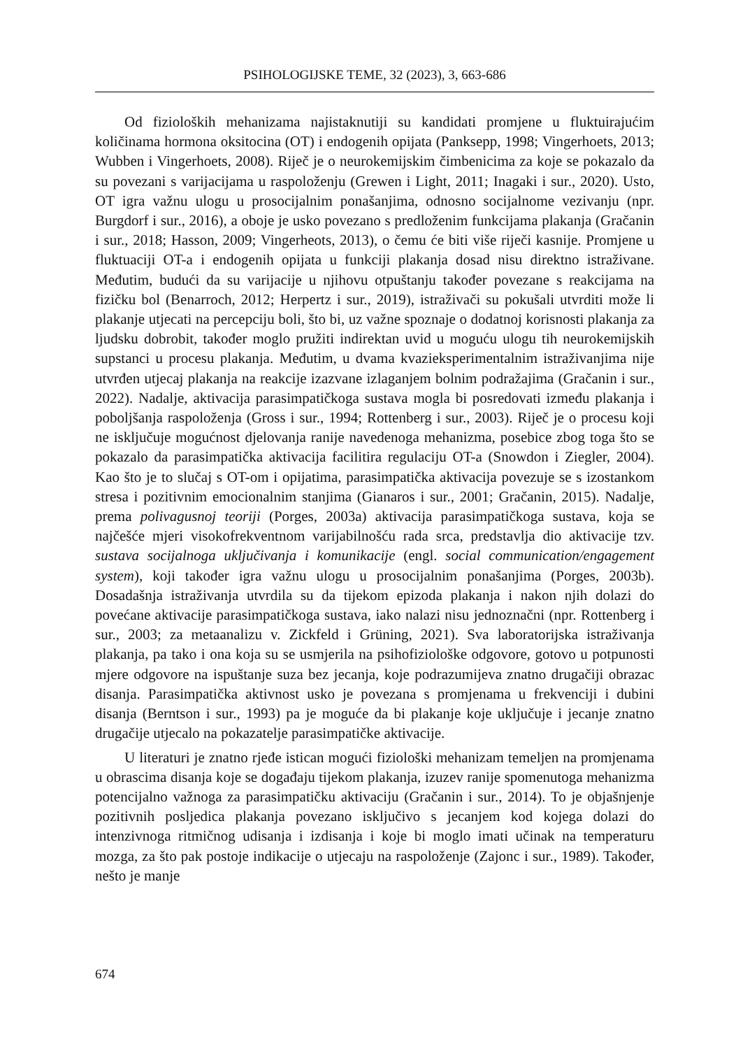PSIHOLOGIJSKE TEME, 32 (2023), 3, 663-686
Od fizioloških mehanizama najistaknutiji su kandidati promjene u fluktuirajućim količinama hormona oksitocina (OT) i endogenih opijata (Panksepp, 1998; Vingerhoets, 2013; Wubben i Vingerhoets, 2008). Riječ je o neurokemijskim čimbenicima za koje se pokazalo da su povezani s varijacijama u raspoloženju (Grewen i Light, 2011; Inagaki i sur., 2020). Usto, OT igra važnu ulogu u prosocijalnim ponašanjima, odnosno socijalnome vezivanju (npr. Burgdorf i sur., 2016), a oboje je usko povezano s predloženim funkcijama plakanja (Gračanin i sur., 2018; Hasson, 2009; Vingerheots, 2013), o čemu će biti više riječi kasnije. Promjene u fluktuaciji OT-a i endogenih opijata u funkciji plakanja dosad nisu direktno istraživane. Međutim, budući da su varijacije u njihovu otpuštanju također povezane s reakcijama na fizičku bol (Benarroch, 2012; Herpertz i sur., 2019), istraživači su pokušali utvrditi može li plakanje utjecati na percepciju boli, što bi, uz važne spoznaje o dodatnoj korisnosti plakanja za ljudsku dobrobit, također moglo pružiti indirektan uvid u moguću ulogu tih neurokemijskih supstanci u procesu plakanja. Međutim, u dvama kvazieksperimentalnim istraživanjima nije utvrđen utjecaj plakanja na reakcije izazvane izlaganjem bolnim podražajima (Gračanin i sur., 2022). Nadalje, aktivacija parasimpatičkoga sustava mogla bi posredovati između plakanja i poboljšanja raspoloženja (Gross i sur., 1994; Rottenberg i sur., 2003). Riječ je o procesu koji ne isključuje mogućnost djelovanja ranije navedenoga mehanizma, posebice zbog toga što se pokazalo da parasimpatička aktivacija facilitira regulaciju OT-a (Snowdon i Ziegler, 2004). Kao što je to slučaj s OT-om i opijatima, parasimpatička aktivacija povezuje se s izostankom stresa i pozitivnim emocionalnim stanjima (Gianaros i sur., 2001; Gračanin, 2015). Nadalje, prema polivagusnoj teoriji (Porges, 2003a) aktivacija parasimpatičkoga sustava, koja se najčešće mjeri visokofrekventnom varijabilnošću rada srca, predstavlja dio aktivacije tzv. sustava socijalnoga uključivanja i komunikacije (engl. social communication/engagement system), koji također igra važnu ulogu u prosocijalnim ponašanjima (Porges, 2003b). Dosadašnja istraživanja utvrdila su da tijekom epizoda plakanja i nakon njih dolazi do povećane aktivacije parasimpatičkoga sustava, iako nalazi nisu jednoznačni (npr. Rottenberg i sur., 2003; za metaanalizu v. Zickfeld i Grüning, 2021). Sva laboratorijska istraživanja plakanja, pa tako i ona koja su se usmjerila na psihofiziološke odgovore, gotovo u potpunosti mjere odgovore na ispuštanje suza bez jecanja, koje podrazumijeva znatno drugačiji obrazac disanja. Parasimpatička aktivnost usko je povezana s promjenama u frekvenciji i dubini disanja (Berntson i sur., 1993) pa je moguće da bi plakanje koje uključuje i jecanje znatno drugačije utjecalo na pokazatelje parasimpatičke aktivacije.
U literaturi je znatno rjeđe istican mogući fiziološki mehanizam temeljen na promjenama u obrascima disanja koje se događaju tijekom plakanja, izuzev ranije spomenutoga mehanizma potencijalno važnoga za parasimpatičku aktivaciju (Gračanin i sur., 2014). To je objašnjenje pozitivnih posljedica plakanja povezano isključivo s jecanjem kod kojega dolazi do intenzivnoga ritmičnog udisanja i izdisanja i koje bi moglo imati učinak na temperaturu mozga, za što pak postoje indikacije o utjecaju na raspoloženje (Zajonc i sur., 1989). Također, nešto je manje
674